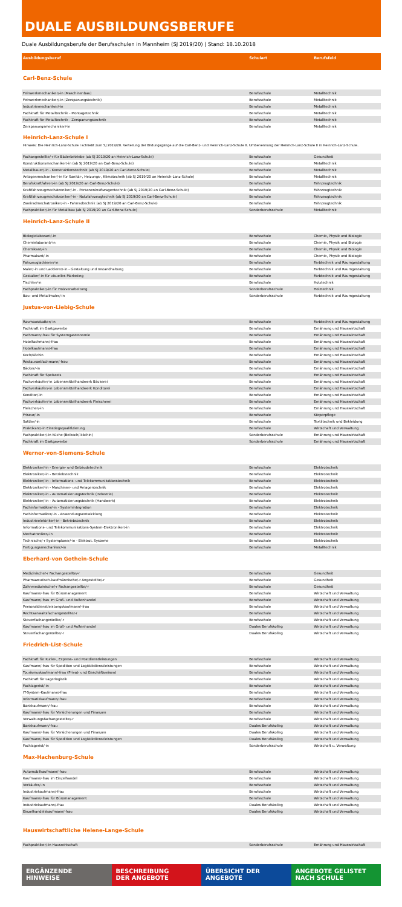DUALE AUSBILDUNGSBERUFE
Duale Ausbildungsberufe der Berufsschulen in Mannheim (SJ 2019/20) | Stand: 18.10.2018
| Ausbildungsberuf | Schulart | Berufsfeld |
| --- | --- | --- |
| Carl-Benz-Schule | | |
| Feinwerkmechaniker/-in (Maschinenbau) | Berufsschule | Metalltechnik |
| Feinwerkmechaniker/-in (Zerspanungstechnik) | Berufsschule | Metalltechnik |
| Industriemechaniker/-in | Berufsschule | Metalltechnik |
| Fachkraft für Metalltechnik - Montagetechnik | Berufsschule | Metalltechnik |
| Fachkraft für Metalltechnik - Zerspanungstechnik | Berufsschule | Metalltechnik |
| Zerspanungsmechaniker/-in | Berufsschule | Metalltechnik |
| Heinrich-Lanz-Schule I | | |
| Hinweis: Die Heinrich-Lanz-Schule I schließt zum SJ 2019/20. Verteilung der Bildungsgänge auf die Carl-Benz- und Heinrich-Lanz-Schule II. Umbenennung der Heinrich-Lanz-Schule II in Heinrich-Lanz-Schule. | | |
| Fachangestellte/-r für Bäderbetriebe (ab SJ 2019/20 an Heinrich-Lanz-Schule) | Berufsschule | Gesundheit |
| Konstruktionsmechaniker/-in (ab SJ 2019/20 an Carl-Benz-Schule) | Berufsschule | Metalltechnik |
| Metallbauer/-in - Konstruktionstechnik (ab SJ 2019/20 an Carl-Benz-Schule) | Berufsschule | Metalltechnik |
| Anlagenmechaniker/-in für Sanitär-, Heizungs-, Klimatechnik (ab SJ 2019/20 an Heinrich-Lanz-Schule) | Berufsschule | Metalltechnik |
| Berufskraftfahrer/-in (ab SJ 2019/20 an Carl-Benz-Schule) | Berufsschule | Fahrzeugtechnik |
| Kraftfahrzeugmechatroniker/-in - Personenkraftwagentechnik (ab SJ 2019/20 an Carl-Benz-Schule) | Berufsschule | Fahrzeugtechnik |
| Kraftfahrzeugmechatroniker/-in - Nutzfahrzeugtechnik (ab SJ 2019/20 an Carl-Benz-Schule) | Berufsschule | Fahrzeugtechnik |
| Zweiradmechatroniker/-in - Fahrradtechnik (ab SJ 2019/20 an Carl-Benz-Schule) | Berufsschule | Fahrzeugtechnik |
| Fachpraktiker/-in für Metallbau (ab SJ 2019/20 an Carl-Benz-Schule) | Sonderberufsschule | Metalltechnik |
| Heinrich-Lanz-Schule II | | |
| Biologielaborant/-in | Berufsschule | Chemie, Physik und Biologie |
| Chemielaborant/-in | Berufsschule | Chemie, Physik und Biologie |
| Chemikant/-in | Berufsschule | Chemie, Physik und Biologie |
| Pharmakant/-in | Berufsschule | Chemie, Physik und Biologie |
| Fahrzeuglackierer/-in | Berufsschule | Farbtechnik und Raumgestaltung |
| Maler/-in und Lackierer/-in - Gestaltung und Instandhaltung | Berufsschule | Farbtechnik und Raumgestaltung |
| Gestalter/-in für visuelles Marketing | Berufsschule | Farbtechnik und Raumgestaltung |
| Tischler/-in | Berufsschule | Holztechnik |
| Fachpraktiker/-in für Holzverarbeitung | Sonderberufsschule | Holztechnik |
| Bau- und Metallmaler/-in | Sonderberufsschule | Farbtechnik und Raumgestaltung |
| Justus-von-Liebig-Schule | | |
| Raumausstatter/-in | Berufsschule | Farbtechnik und Raumgestaltung |
| Fachkraft im Gastgewerbe | Berufsschule | Ernährung und Hauswirtschaft |
| Fachmann/-frau für Systemgastronomie | Berufsschule | Ernährung und Hauswirtschaft |
| Hotelfachmann/-frau | Berufsschule | Ernährung und Hauswirtschaft |
| Hotelkaufmann/-frau | Berufsschule | Ernährung und Hauswirtschaft |
| Koch/Köchin | Berufsschule | Ernährung und Hauswirtschaft |
| Restaurantfachmann/-frau | Berufsschule | Ernährung und Hauswirtschaft |
| Bäcker/-in | Berufsschule | Ernährung und Hauswirtschaft |
| Fachkraft für Speiseeis | Berufsschule | Ernährung und Hauswirtschaft |
| Fachverkäufer/-in Lebensmittelhandwerk Bäckerei | Berufsschule | Ernährung und Hauswirtschaft |
| Fachverkäufer/-in Lebensmittelhandwerk Konditorei | Berufsschule | Ernährung und Hauswirtschaft |
| Konditor/-in | Berufsschule | Ernährung und Hauswirtschaft |
| Fachverkäufer/-in Lebensmittelhandwerk Fleischerei | Berufsschule | Ernährung und Hauswirtschaft |
| Fleischer/-in | Berufsschule | Ernährung und Hauswirtschaft |
| Friseur/-in | Berufsschule | Körperpflege |
| Sattler/-in | Berufsschule | Textiltechnik und Bekleidung |
| Praktikant/-in Einstiegsqualifizierung | Berufsschule | Wirtschaft und Verwaltung |
| Fachpraktiker/-in Küche (Beikoch/-köchin) | Sonderberufsschule | Ernährung und Hauswirtschaft |
| Fachkraft im Gastgewerbe | Sonderberufsschule | Ernährung und Hauswirtschaft |
| Werner-von-Siemens-Schule | | |
| Elektroniker/-in - Energie- und Gebäudetechnik | Berufsschule | Elektrotechnik |
| Elektroniker/-in - Betriebstechnik | Berufsschule | Elektrotechnik |
| Elektroniker/-in - Informations- und Telekommunikationstechnik | Berufsschule | Elektrotechnik |
| Elektroniker/-in - Maschinen- und Anlagentechnik | Berufsschule | Elektrotechnik |
| Elektroniker/-in - Automatisierungstechnik (Industrie) | Berufsschule | Elektrotechnik |
| Elektroniker/-in - Automatisierungstechnik (Handwerk) | Berufsschule | Elektrotechnik |
| Fachinformatiker/-in - Systemintegration | Berufsschule | Elektrotechnik |
| Fachinformatiker/-in - Anwendungsentwicklung | Berufsschule | Elektrotechnik |
| Industrieelektriker/-in - Betriebstechnik | Berufsschule | Elektrotechnik |
| Informations- und Telekommunikations-System-Elektroniker/-in | Berufsschule | Elektrotechnik |
| Mechatroniker/-in | Berufsschule | Elektrotechnik |
| Technische/-r Systemplaner/-in - Elektrot. Systeme | Berufsschule | Elektrotechnik |
| Fertigungsmechaniker/-in | Berufsschule | Metalltechnik |
| Eberhard-von Gothein-Schule | | |
| Medizinische/-r Fachangestellte/-r | Berufsschule | Gesundheit |
| Pharmazeutisch-kaufmännische/-r Angestellte/-r | Berufsschule | Gesundheit |
| Zahnmedizinische/-r Fachangestellte/-r | Berufsschule | Gesundheit |
| Kaufmann/-frau für Büromanagement | Berufsschule | Wirtschaft und Verwaltung |
| Kaufmann/-frau im Groß- und Außenhandel | Berufsschule | Wirtschaft und Verwaltung |
| Personaldienstleistungskaufmann/-frau | Berufsschule | Wirtschaft und Verwaltung |
| Rechtsanwaltsfachangestellte/-r | Berufsschule | Wirtschaft und Verwaltung |
| Steuerfachangestellte/-r | Berufsschule | Wirtschaft und Verwaltung |
| Kaufmann/-frau im Groß- und Außenhandel | Duales Berufskolleg | Wirtschaft und Verwaltung |
| Steuerfachangestellte/-r | Duales Berufskolleg | Wirtschaft und Verwaltung |
| Friedrich-List-Schule | | |
| Fachkraft für Kurier-, Express- und Postdienstleistungen | Berufsschule | Wirtschaft und Verwaltung |
| Kaufmann/-frau für Spedition und Logistikdienstleistungen | Berufsschule | Wirtschaft und Verwaltung |
| Tourismuskaufmann/-frau (Privat- und Geschäftsreisen) | Berufsschule | Wirtschaft und Verwaltung |
| Fachkraft für Lagerlogistik | Berufsschule | Wirtschaft und Verwaltung |
| Fachlagerist/-in | Berufsschule | Wirtschaft und Verwaltung |
| IT-System-Kaufmann/-frau | Berufsschule | Wirtschaft und Verwaltung |
| Informatikkaufmann/-frau | Berufsschule | Wirtschaft und Verwaltung |
| Bankkaufmann/-frau | Berufsschule | Wirtschaft und Verwaltung |
| Kaufmann/-frau für Versicherungen und Finanzen | Berufsschule | Wirtschaft und Verwaltung |
| Verwaltungsfachangestellte/-r | Berufsschule | Wirtschaft und Verwaltung |
| Bankkaufmann/-frau | Duales Berufskolleg | Wirtschaft und Verwaltung |
| Kaufmann/-frau für Versicherungen und Finanzen | Duales Berufskolleg | Wirtschaft und Verwaltung |
| Kaufmann/-frau für Spedition und Logistikdienstleistungen | Duales Berufskolleg | Wirtschaft und Verwaltung |
| Fachlagerist/-in | Sonderberufsschule | Wirtschaft u. Verwaltung |
| Max-Hachenburg-Schule | | |
| Automobilkaufmann/-frau | Berufsschule | Wirtschaft und Verwaltung |
| Kaufmann/-frau im Einzelhandel | Berufsschule | Wirtschaft und Verwaltung |
| Verkäufer/-in | Berufsschule | Wirtschaft und Verwaltung |
| Industriekaufmann/-frau | Berufsschule | Wirtschaft und Verwaltung |
| Kaufmann/-frau für Büromanagement | Berufsschule | Wirtschaft und Verwaltung |
| Industriekaufmann/-frau | Duales Berufskolleg | Wirtschaft und Verwaltung |
| Einzelhandelskaufmann/-frau | Duales Berufskolleg | Wirtschaft und Verwaltung |
| Hauswirtschaftliche Helene-Lange-Schule | | |
| Fachpraktiker/-in Hauswirtschaft | Sonderberufsschule | Ernährung und Hauswirtschaft |
ERGÄNZENDE
HINWEISE
BESCHREIBUNG
DER ANGEBOTE
ÜBERSICHT DER
ANGEBOTE
ANGEBOTE GELISTET
NACH SCHULE